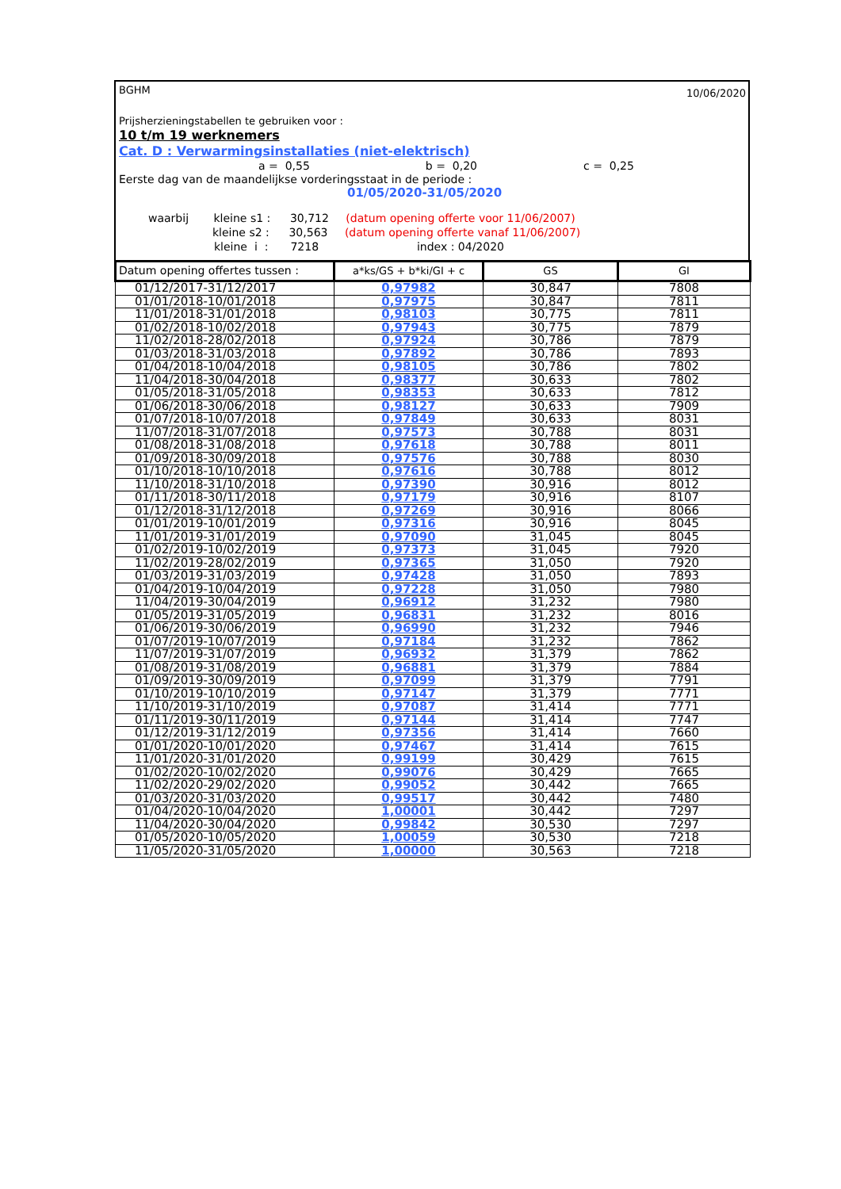BGHM 10/06/2020
Prijsherzieningstabellen te gebruiken voor :
10 t/m 19 werknemers
Cat. D : Verwarmingsinstallaties (niet-elektrisch)
a = 0,55 b = 0,20 c = 0,25
Eerste dag van de maandelijkse vorderingsstaat in de periode :
01/05/2020-31/05/2020
waarbij kleine s1 : 30,712 (datum opening offerte voor 11/06/2007)
kleine s2 : 30,563 (datum opening offerte vanaf 11/06/2007)
kleine i : 7218 index : 04/2020
| Datum opening offertes tussen : | a*ks/GS + b*ki/GI + c | GS | GI |
| --- | --- | --- | --- |
| 01/12/2017-31/12/2017 | 0,97982 | 30,847 | 7808 |
| 01/01/2018-10/01/2018 | 0,97975 | 30,847 | 7811 |
| 11/01/2018-31/01/2018 | 0,98103 | 30,775 | 7811 |
| 01/02/2018-10/02/2018 | 0,97943 | 30,775 | 7879 |
| 11/02/2018-28/02/2018 | 0,97924 | 30,786 | 7879 |
| 01/03/2018-31/03/2018 | 0,97892 | 30,786 | 7893 |
| 01/04/2018-10/04/2018 | 0,98105 | 30,786 | 7802 |
| 11/04/2018-30/04/2018 | 0,98377 | 30,633 | 7802 |
| 01/05/2018-31/05/2018 | 0,98353 | 30,633 | 7812 |
| 01/06/2018-30/06/2018 | 0,98127 | 30,633 | 7909 |
| 01/07/2018-10/07/2018 | 0,97849 | 30,633 | 8031 |
| 11/07/2018-31/07/2018 | 0,97573 | 30,788 | 8031 |
| 01/08/2018-31/08/2018 | 0,97618 | 30,788 | 8011 |
| 01/09/2018-30/09/2018 | 0,97576 | 30,788 | 8030 |
| 01/10/2018-10/10/2018 | 0,97616 | 30,788 | 8012 |
| 11/10/2018-31/10/2018 | 0,97390 | 30,916 | 8012 |
| 01/11/2018-30/11/2018 | 0,97179 | 30,916 | 8107 |
| 01/12/2018-31/12/2018 | 0,97269 | 30,916 | 8066 |
| 01/01/2019-10/01/2019 | 0,97316 | 30,916 | 8045 |
| 11/01/2019-31/01/2019 | 0,97090 | 31,045 | 8045 |
| 01/02/2019-10/02/2019 | 0,97373 | 31,045 | 7920 |
| 11/02/2019-28/02/2019 | 0,97365 | 31,050 | 7920 |
| 01/03/2019-31/03/2019 | 0,97428 | 31,050 | 7893 |
| 01/04/2019-10/04/2019 | 0,97228 | 31,050 | 7980 |
| 11/04/2019-30/04/2019 | 0,96912 | 31,232 | 7980 |
| 01/05/2019-31/05/2019 | 0,96831 | 31,232 | 8016 |
| 01/06/2019-30/06/2019 | 0,96990 | 31,232 | 7946 |
| 01/07/2019-10/07/2019 | 0,97184 | 31,232 | 7862 |
| 11/07/2019-31/07/2019 | 0,96932 | 31,379 | 7862 |
| 01/08/2019-31/08/2019 | 0,96881 | 31,379 | 7884 |
| 01/09/2019-30/09/2019 | 0,97099 | 31,379 | 7791 |
| 01/10/2019-10/10/2019 | 0,97147 | 31,379 | 7771 |
| 11/10/2019-31/10/2019 | 0,97087 | 31,414 | 7771 |
| 01/11/2019-30/11/2019 | 0,97144 | 31,414 | 7747 |
| 01/12/2019-31/12/2019 | 0,97356 | 31,414 | 7660 |
| 01/01/2020-10/01/2020 | 0,97467 | 31,414 | 7615 |
| 11/01/2020-31/01/2020 | 0,99199 | 30,429 | 7615 |
| 01/02/2020-10/02/2020 | 0,99076 | 30,429 | 7665 |
| 11/02/2020-29/02/2020 | 0,99052 | 30,442 | 7665 |
| 01/03/2020-31/03/2020 | 0,99517 | 30,442 | 7480 |
| 01/04/2020-10/04/2020 | 1,00001 | 30,442 | 7297 |
| 11/04/2020-30/04/2020 | 0,99842 | 30,530 | 7297 |
| 01/05/2020-10/05/2020 | 1,00059 | 30,530 | 7218 |
| 11/05/2020-31/05/2020 | 1,00000 | 30,563 | 7218 |